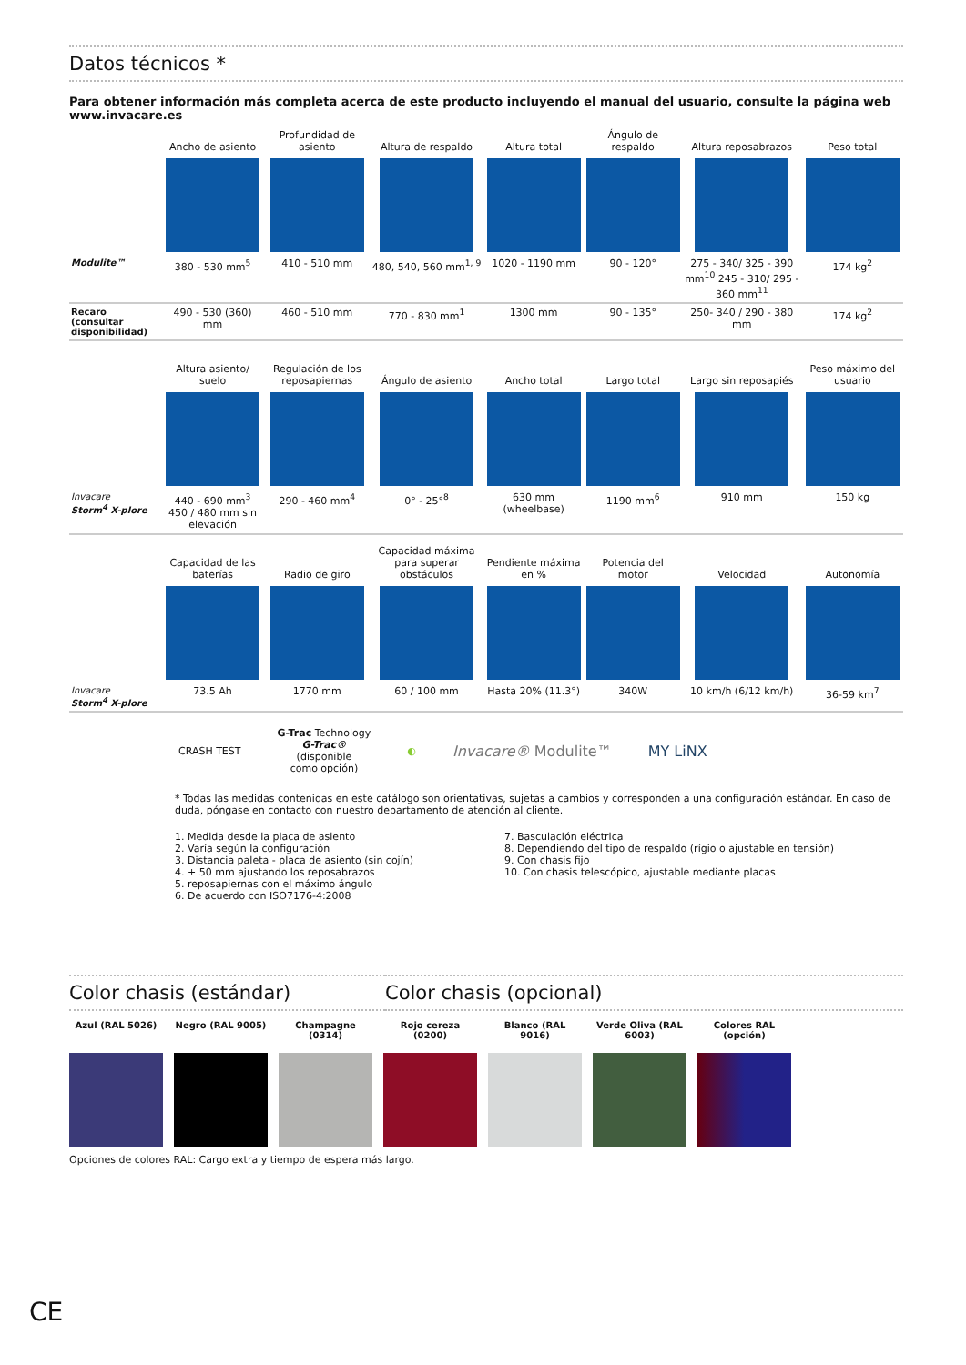Datos técnicos *
Para obtener información más completa acerca de este producto incluyendo el manual del usuario, consulte la página web www.invacare.es
| | Ancho de asiento | Profundidad de asiento | Altura de respaldo | Altura total | Ángulo de respaldo | Altura reposabrazos | Peso total |
| --- | --- | --- | --- | --- | --- | --- | --- |
| Modulite™ | 380 - 530 mm<sup>5</sup> | 410 - 510 mm | 480, 540, 560 mm<sup>1, 9</sup> | 1020 - 1190 mm | 90 - 120° | 275 - 340/ 325 - 390 mm<sup>10</sup> 245 - 310/ 295 - 360 mm<sup>11</sup> | 174 kg<sup>2</sup> |
| Recaro (consultar disponibilidad) | 490 - 530 (360) mm | 460 - 510 mm | 770 - 830 mm<sup>1</sup> | 1300 mm | 90 - 135° | 250- 340 / 290 - 380 mm | 174 kg<sup>2</sup> |
| | Altura asiento/ suelo | Regulación de los reposapiernas | Ángulo de asiento | Ancho total | Largo total | Largo sin reposapiés | Peso máximo del usuario |
| Invacare Storm<sup>4</sup> X-plore | 440 - 690 mm<sup>3</sup> 450 / 480 mm sin elevación | 290 - 460 mm<sup>4</sup> | 0° - 25°<sup>8</sup> | 630 mm (wheelbase) | 1190 mm<sup>6</sup> | 910 mm | 150 kg |
| | Capacidad de las baterías | Radio de giro | Capacidad máxima para superar obstáculos | Pendiente máxima en % | Potencia del motor | Velocidad | Autonomía |
| Invacare Storm<sup>4</sup> X-plore | 73.5 Ah | 1770 mm | 60 / 100 mm | Hasta 20% (11.3°) | 340W | 10 km/h (6/12 km/h) | 36-59 km<sup>7</sup> |
CRASH TEST G-Trac Technology
G-Trac®
(disponible
como opción) ◐ Invacare® Modulite™ MY LiNX
* Todas las medidas contenidas en este catálogo son orientativas, sujetas a cambios y corresponden a una configuración estándar. En caso de duda, póngase en contacto con nuestro departamento de atención al cliente.
1. Medida desde la placa de asiento
2. Varía según la configuración
3. Distancia paleta - placa de asiento (sin cojín)
4. + 50 mm ajustando los reposabrazos
5. reposapiernas con el máximo ángulo
6. De acuerdo con ISO7176-4:2008
7. Basculación eléctrica
8. Dependiendo del tipo de respaldo (rígio o ajustable en tensión)
9. Con chasis fijo
10. Con chasis telescópico, ajustable mediante placas
Color chasis (estándar) Color chasis (opcional)
Azul (RAL 5026) Negro (RAL 9005) Champagne (0314) Rojo cereza (0200)
Blanco (RAL 9016) Verde Oliva (RAL 6003)
Colores RAL (opción)
Opciones de colores RAL: Cargo extra y tiempo de espera más largo.
CE